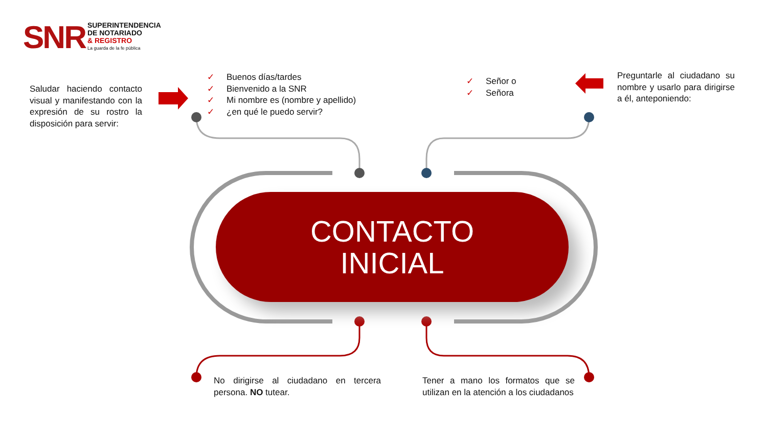SNR
SUPERINTENDENCIA
DE NOTARIADO
& REGISTRO
La guarda de la fe pública
Saludar haciendo contacto visual y manifestando con la expresión de su rostro la disposición para servir:
✓ Buenos días/tardes
✓ Bienvenido a la SNR
✓ Mi nombre es (nombre y apellido)
✓ ¿en qué le puedo servir?
✓ Señor o
✓ Señora
Preguntarle al ciudadano su nombre y usarlo para dirigirse a él, anteponiendo:
CONTACTO
INICIAL
No dirigirse al ciudadano en tercera persona. NO tutear.
Tener a mano los formatos que se utilizan en la atención a los ciudadanos